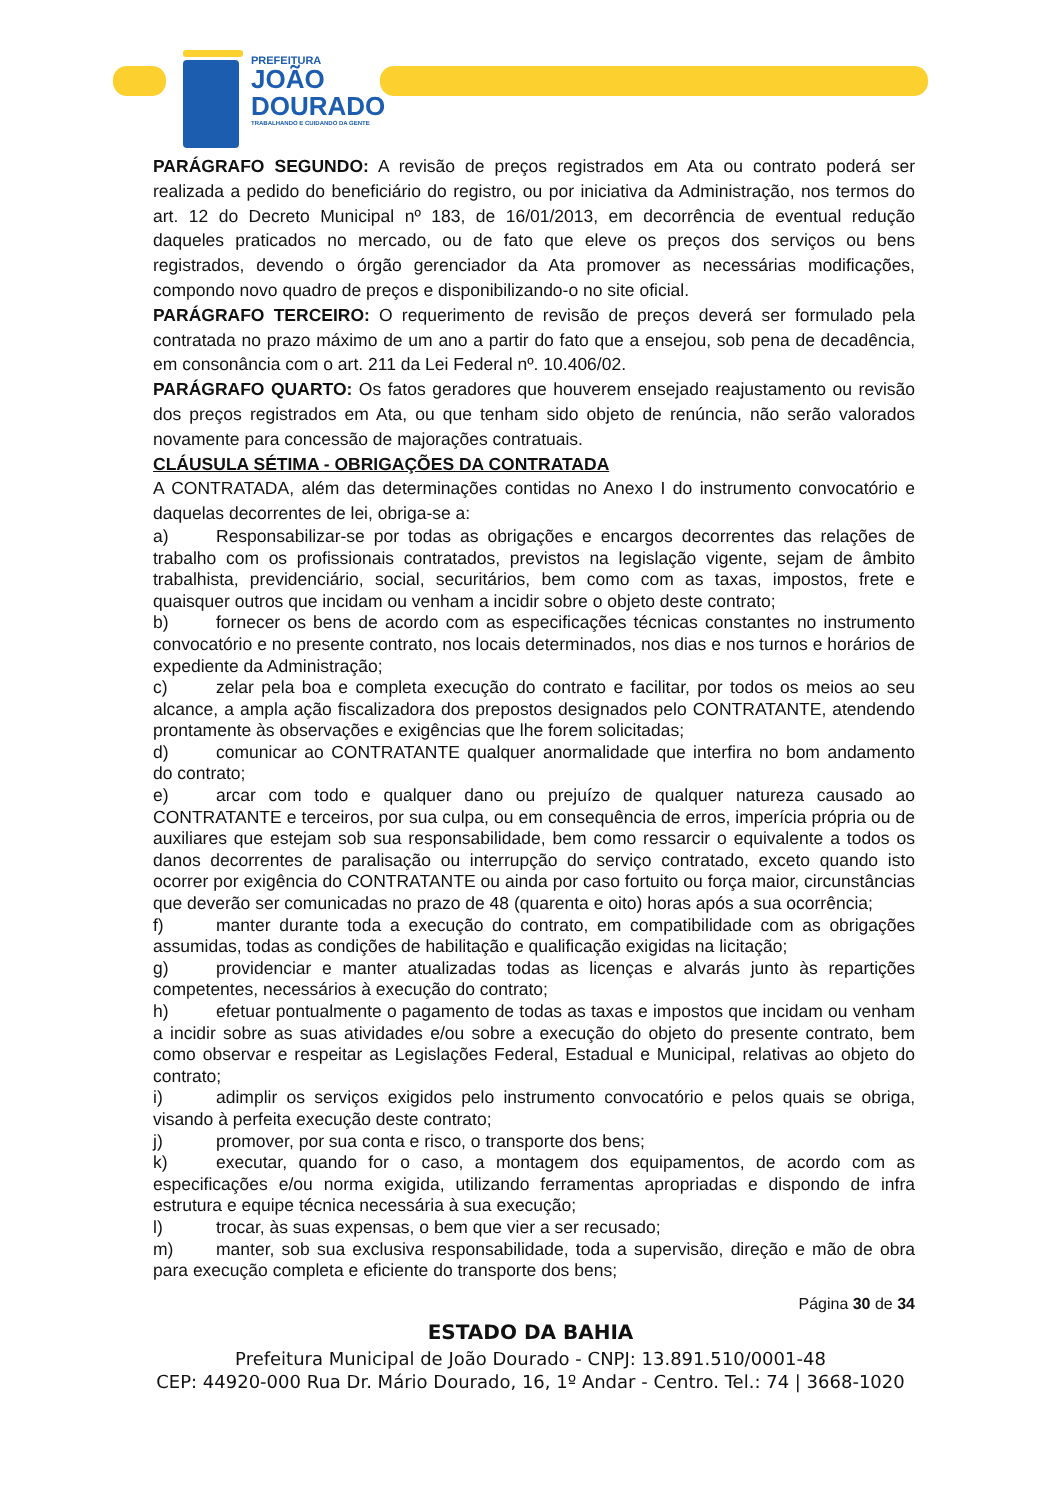PREFEITURA
JOÃO
DOURADO
TRABALHANDO E CUIDANDO DA GENTE
PARÁGRAFO SEGUNDO: A revisão de preços registrados em Ata ou contrato poderá ser realizada a pedido do beneficiário do registro, ou por iniciativa da Administração, nos termos do art. 12 do Decreto Municipal nº 183, de 16/01/2013, em decorrência de eventual redução daqueles praticados no mercado, ou de fato que eleve os preços dos serviços ou bens registrados, devendo o órgão gerenciador da Ata promover as necessárias modificações, compondo novo quadro de preços e disponibilizando-o no site oficial.
PARÁGRAFO TERCEIRO: O requerimento de revisão de preços deverá ser formulado pela contratada no prazo máximo de um ano a partir do fato que a ensejou, sob pena de decadência, em consonância com o art. 211 da Lei Federal nº. 10.406/02.
PARÁGRAFO QUARTO: Os fatos geradores que houverem ensejado reajustamento ou revisão dos preços registrados em Ata, ou que tenham sido objeto de renúncia, não serão valorados novamente para concessão de majorações contratuais.
CLÁUSULA SÉTIMA - OBRIGAÇÕES DA CONTRATADA
A CONTRATADA, além das determinações contidas no Anexo I do instrumento convocatório e daquelas decorrentes de lei, obriga-se a:
a) Responsabilizar-se por todas as obrigações e encargos decorrentes das relações de trabalho com os profissionais contratados, previstos na legislação vigente, sejam de âmbito trabalhista, previdenciário, social, securitários, bem como com as taxas, impostos, frete e quaisquer outros que incidam ou venham a incidir sobre o objeto deste contrato;
b) fornecer os bens de acordo com as especificações técnicas constantes no instrumento convocatório e no presente contrato, nos locais determinados, nos dias e nos turnos e horários de expediente da Administração;
c) zelar pela boa e completa execução do contrato e facilitar, por todos os meios ao seu alcance, a ampla ação fiscalizadora dos prepostos designados pelo CONTRATANTE, atendendo prontamente às observações e exigências que lhe forem solicitadas;
d) comunicar ao CONTRATANTE qualquer anormalidade que interfira no bom andamento do contrato;
e) arcar com todo e qualquer dano ou prejuízo de qualquer natureza causado ao CONTRATANTE e terceiros, por sua culpa, ou em consequência de erros, imperícia própria ou de auxiliares que estejam sob sua responsabilidade, bem como ressarcir o equivalente a todos os danos decorrentes de paralisação ou interrupção do serviço contratado, exceto quando isto ocorrer por exigência do CONTRATANTE ou ainda por caso fortuito ou força maior, circunstâncias que deverão ser comunicadas no prazo de 48 (quarenta e oito) horas após a sua ocorrência;
f) manter durante toda a execução do contrato, em compatibilidade com as obrigações assumidas, todas as condições de habilitação e qualificação exigidas na licitação;
g) providenciar e manter atualizadas todas as licenças e alvarás junto às repartições competentes, necessários à execução do contrato;
h) efetuar pontualmente o pagamento de todas as taxas e impostos que incidam ou venham a incidir sobre as suas atividades e/ou sobre a execução do objeto do presente contrato, bem como observar e respeitar as Legislações Federal, Estadual e Municipal, relativas ao objeto do contrato;
i) adimplir os serviços exigidos pelo instrumento convocatório e pelos quais se obriga, visando à perfeita execução deste contrato;
j) promover, por sua conta e risco, o transporte dos bens;
k) executar, quando for o caso, a montagem dos equipamentos, de acordo com as especificações e/ou norma exigida, utilizando ferramentas apropriadas e dispondo de infra estrutura e equipe técnica necessária à sua execução;
l) trocar, às suas expensas, o bem que vier a ser recusado;
m) manter, sob sua exclusiva responsabilidade, toda a supervisão, direção e mão de obra para execução completa e eficiente do transporte dos bens;
Página 30 de 34
ESTADO DA BAHIA
Prefeitura Municipal de João Dourado - CNPJ: 13.891.510/0001-48
CEP: 44920-000 Rua Dr. Mário Dourado, 16, 1º Andar - Centro. Tel.: 74 | 3668-1020